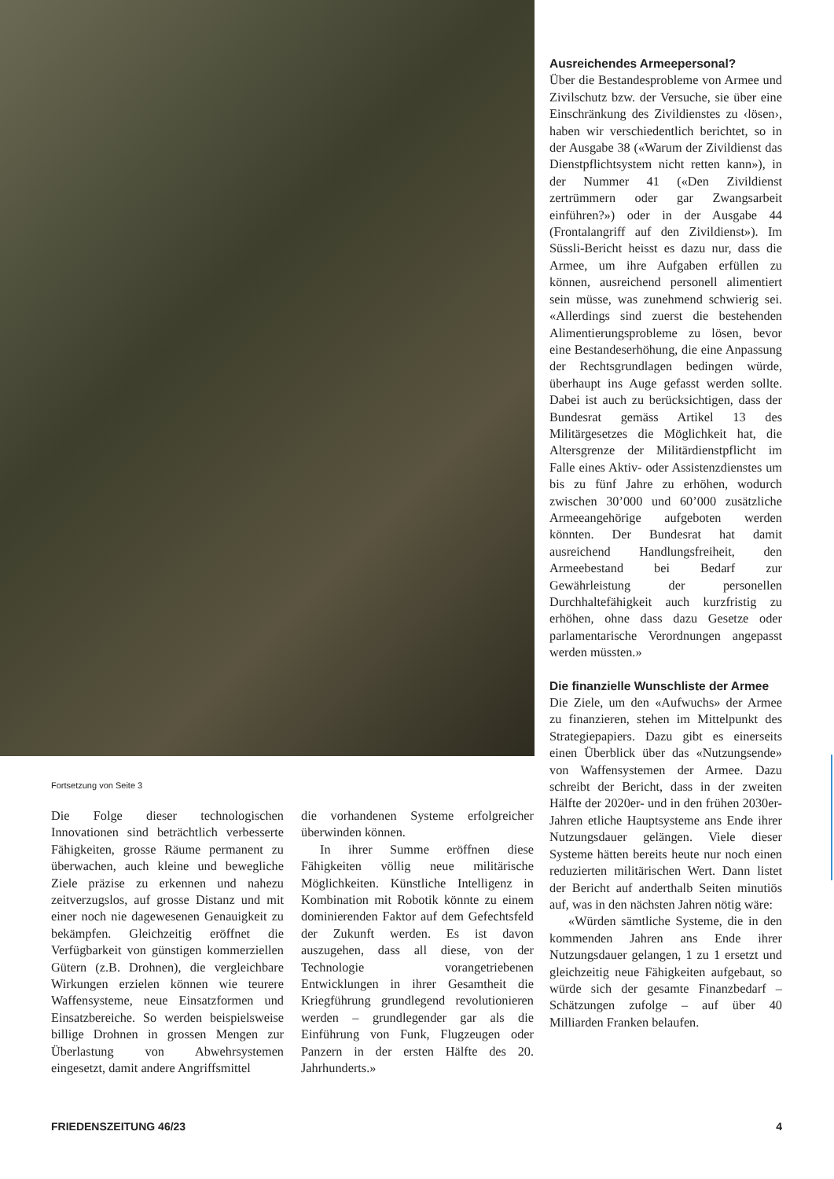Ausreichendes Armeepersonal?
Über die Bestandesprobleme von Armee und Zivilschutz bzw. der Versuche, sie über eine Einschränkung des Zivildienstes zu ‹lösen›, haben wir verschiedentlich berichtet, so in der Ausgabe 38 («Warum der Zivildienst das Dienstpflichtsystem nicht retten kann»), in der Nummer 41 («Den Zivildienst zertrümmern oder gar Zwangsarbeit einführen?») oder in der Ausgabe 44 (Frontalangriff auf den Zivildienst»). Im Süssli-Bericht heisst es dazu nur, dass die Armee, um ihre Aufgaben erfüllen zu können, ausreichend personell alimentiert sein müsse, was zunehmend schwierig sei. «Allerdings sind zuerst die bestehenden Alimentierungsprobleme zu lösen, bevor eine Bestandeserhöhung, die eine Anpassung der Rechtsgrundlagen bedingen würde, überhaupt ins Auge gefasst werden sollte. Dabei ist auch zu berücksichtigen, dass der Bundesrat gemäss Artikel 13 des Militärgesetzes die Möglichkeit hat, die Altersgrenze der Militärdienstpflicht im Falle eines Aktiv- oder Assistenzdienstes um bis zu fünf Jahre zu erhöhen, wodurch zwischen 30’000 und 60’000 zusätzliche Armeeangehörige aufgeboten werden könnten. Der Bundesrat hat damit ausreichend Handlungsfreiheit, den Armeebestand bei Bedarf zur Gewährleistung der personellen Durchhaltefähigkeit auch kurzfristig zu erhöhen, ohne dass dazu Gesetze oder parlamentarische Verordnungen angepasst werden müssten.»
Die finanzielle Wunschliste der Armee
Die Ziele, um den «Aufwuchs» der Armee zu finanzieren, stehen im Mittelpunkt des Strategiepapiers. Dazu gibt es einerseits einen Überblick über das «Nutzungsende» von Waffensystemen der Armee. Dazu schreibt der Bericht, dass in der zweiten Hälfte der 2020er- und in den frühen 2030er-Jahren etliche Hauptsysteme ans Ende ihrer Nutzungsdauer gelängen. Viele dieser Systeme hätten bereits heute nur noch einen reduzierten militärischen Wert. Dann listet der Bericht auf anderthalb Seiten minutiös auf, was in den nächsten Jahren nötig wäre:
«Würden sämtliche Systeme, die in den kommenden Jahren ans Ende ihrer Nutzungsdauer gelangen, 1 zu 1 ersetzt und gleichzeitig neue Fähigkeiten aufgebaut, so würde sich der gesamte Finanzbedarf – Schätzungen zufolge – auf über 40 Milliarden Franken belaufen.
Fortsetzung von Seite 3
Die Folge dieser technologischen Innovationen sind beträchtlich verbesserte Fähigkeiten, grosse Räume permanent zu überwachen, auch kleine und bewegliche Ziele präzise zu erkennen und nahezu zeitverzugslos, auf grosse Distanz und mit einer noch nie dagewesenen Genauigkeit zu bekämpfen. Gleichzeitig eröffnet die Verfügbarkeit von günstigen kommerziellen Gütern (z.B. Drohnen), die vergleichbare Wirkungen erzielen können wie teurere Waffensysteme, neue Einsatzformen und Einsatzbereiche. So werden beispielsweise billige Drohnen in grossen Mengen zur Überlastung von Abwehrsystemen eingesetzt, damit andere Angriffsmittel
die vorhandenen Systeme erfolgreicher überwinden können.
In ihrer Summe eröffnen diese Fähigkeiten völlig neue militärische Möglichkeiten. Künstliche Intelligenz in Kombination mit Robotik könnte zu einem dominierenden Faktor auf dem Gefechtsfeld der Zukunft werden. Es ist davon auszugehen, dass all diese, von der Technologie vorangetriebenen Entwicklungen in ihrer Gesamtheit die Kriegführung grundlegend revolutionieren werden – grundlegender gar als die Einführung von Funk, Flugzeugen oder Panzern in der ersten Hälfte des 20. Jahrhunderts.»
FRIEDENSZEITUNG 46/23 4